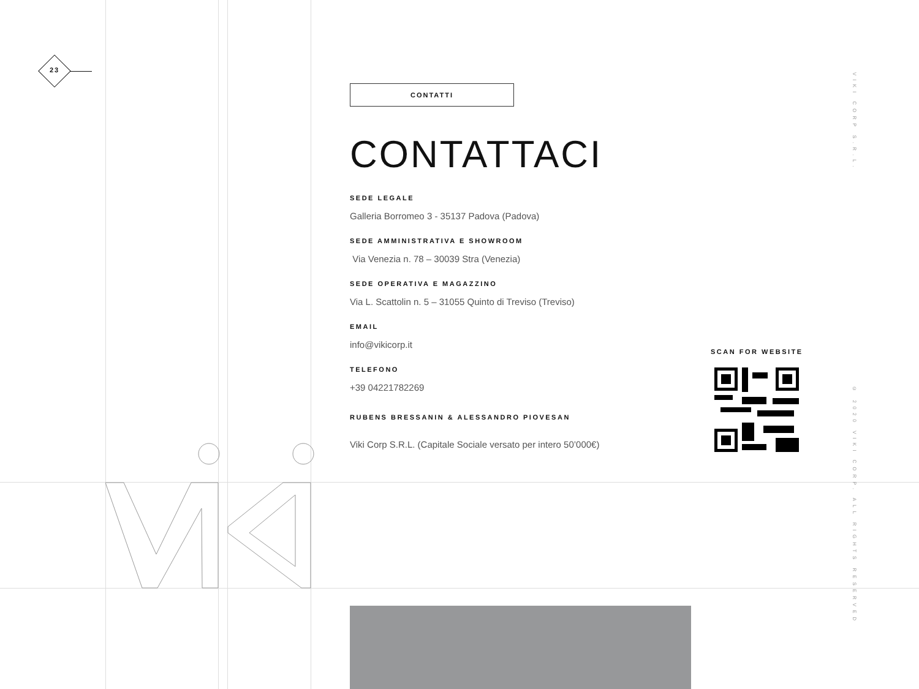23
CONTATTI
CONTATTACI
SEDE LEGALE
Galleria Borromeo 3 - 35137 Padova (Padova)
SEDE AMMINISTRATIVA E SHOWROOM
Via Venezia n. 78 – 30039 Stra (Venezia)
SEDE OPERATIVA E MAGAZZINO
Via L. Scattolin n. 5 – 31055 Quinto di Treviso (Treviso)
EMAIL
info@vikicorp.it
TELEFONO
+39 04221782269
RUBENS BRESSANIN & ALESSANDRO PIOVESAN
Viki Corp S.R.L. (Capitale Sociale versato per intero 50’000€)
SCAN FOR WEBSITE
VIKI CORP S.R.L.
© 2020 VIKI CORP. ALL RIGHTS RESERVED